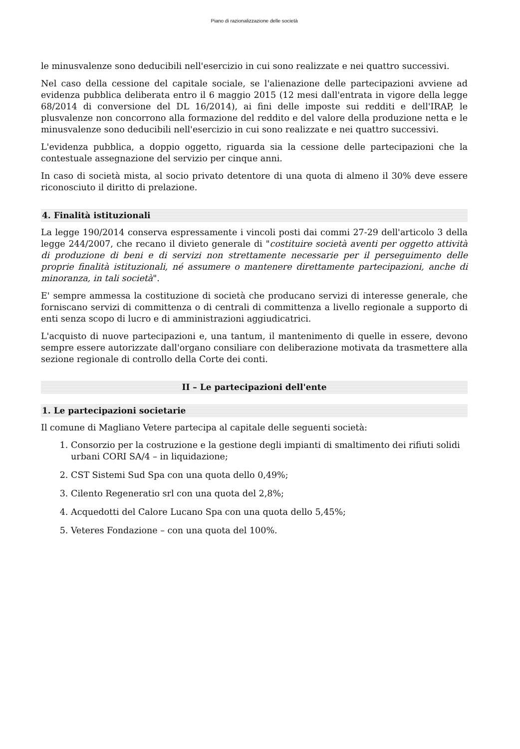Piano di razionalizzazione delle società
le minusvalenze sono deducibili nell'esercizio in cui sono realizzate e nei quattro successivi.
Nel caso della cessione del capitale sociale, se l'alienazione delle partecipazioni avviene ad evidenza pubblica deliberata entro il 6 maggio 2015 (12 mesi dall'entrata in vigore della legge 68/2014 di conversione del DL 16/2014), ai fini delle imposte sui redditi e dell'IRAP, le plusvalenze non concorrono alla formazione del reddito e del valore della produzione netta e le minusvalenze sono deducibili nell'esercizio in cui sono realizzate e nei quattro successivi.
L'evidenza pubblica, a doppio oggetto, riguarda sia la cessione delle partecipazioni che la contestuale assegnazione del servizio per cinque anni.
In caso di società mista, al socio privato detentore di una quota di almeno il 30% deve essere riconosciuto il diritto di prelazione.
4. Finalità istituzionali
La legge 190/2014 conserva espressamente i vincoli posti dai commi 27-29 dell'articolo 3 della legge 244/2007, che recano il divieto generale di "costituire società aventi per oggetto attività di produzione di beni e di servizi non strettamente necessarie per il perseguimento delle proprie finalità istituzionali, né assumere o mantenere direttamente partecipazioni, anche di minoranza, in tali società".
E' sempre ammessa la costituzione di società che producano servizi di interesse generale, che forniscano servizi di committenza o di centrali di committenza a livello regionale a supporto di enti senza scopo di lucro e di amministrazioni aggiudicatrici.
L'acquisto di nuove partecipazioni e, una tantum, il mantenimento di quelle in essere, devono sempre essere autorizzate dall'organo consiliare con deliberazione motivata da trasmettere alla sezione regionale di controllo della Corte dei conti.
II – Le partecipazioni dell'ente
1. Le partecipazioni societarie
Il comune di Magliano Vetere partecipa al capitale delle seguenti società:
1. Consorzio per la costruzione e la gestione degli impianti di smaltimento dei rifiuti solidi urbani CORI SA/4 – in liquidazione;
2. CST Sistemi Sud Spa con una quota dello 0,49%;
3. Cilento Regeneratio srl con una quota del 2,8%;
4. Acquedotti del Calore Lucano Spa con una quota dello 5,45%;
5. Veteres Fondazione – con una quota del 100%.